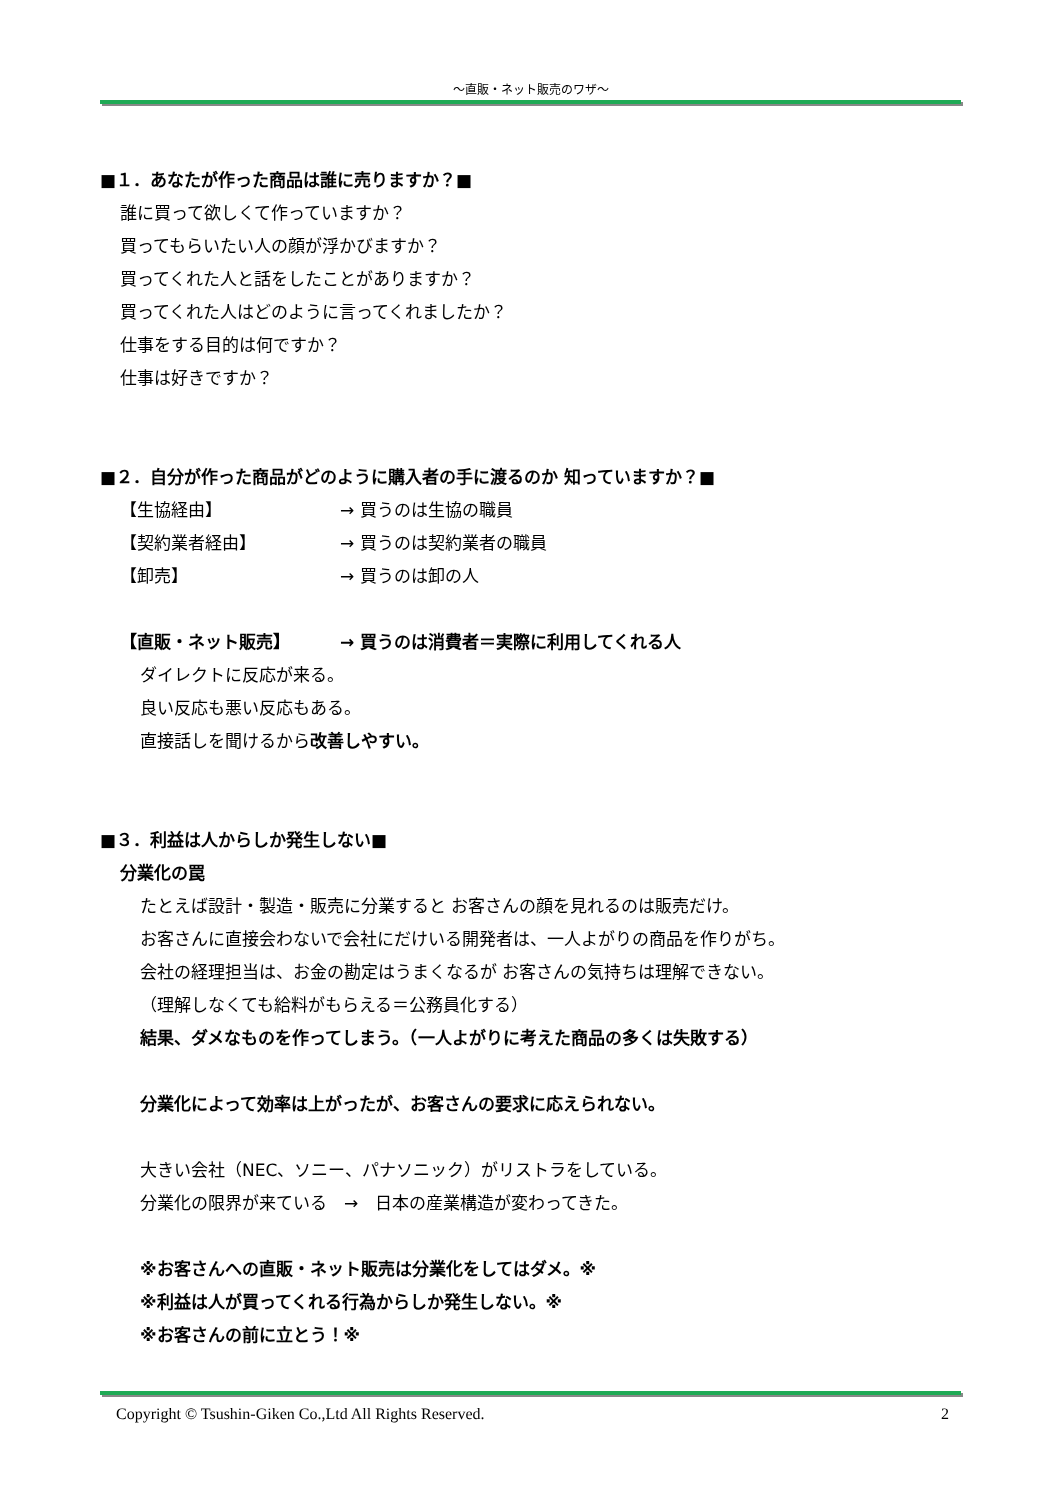～直販・ネット販売のワザ～
■１．あなたが作った商品は誰に売りますか？■
誰に買って欲しくて作っていますか？
買ってもらいたい人の顔が浮かびますか？
買ってくれた人と話をしたことがありますか？
買ってくれた人はどのように言ってくれましたか？
仕事をする目的は何ですか？
仕事は好きですか？
■２．自分が作った商品がどのように購入者の手に渡るのか 知っていますか？■
【生協経由】 → 買うのは生協の職員
【契約業者経由】 → 買うのは契約業者の職員
【卸売】 → 買うのは卸の人
【直販・ネット販売】 → 買うのは消費者＝実際に利用してくれる人
ダイレクトに反応が来る。
良い反応も悪い反応もある。
直接話しを聞けるから改善しやすい。
■３．利益は人からしか発生しない■
分業化の罠
たとえば設計・製造・販売に分業すると お客さんの顔を見れるのは販売だけ。
お客さんに直接会わないで会社にだけいる開発者は、一人よがりの商品を作りがち。
会社の経理担当は、お金の勘定はうまくなるが お客さんの気持ちは理解できない。
（理解しなくても給料がもらえる＝公務員化する）
結果、ダメなものを作ってしまう。（一人よがりに考えた商品の多くは失敗する）
分業化によって効率は上がったが、お客さんの要求に応えられない。
大きい会社（NEC、ソニー、パナソニック）がリストラをしている。
分業化の限界が来ている　→　日本の産業構造が変わってきた。
※お客さんへの直販・ネット販売は分業化をしてはダメ。※
※利益は人が買ってくれる行為からしか発生しない。※
※お客さんの前に立とう！※
Copyright © Tsushin-Giken Co.,Ltd All Rights Reserved. 2